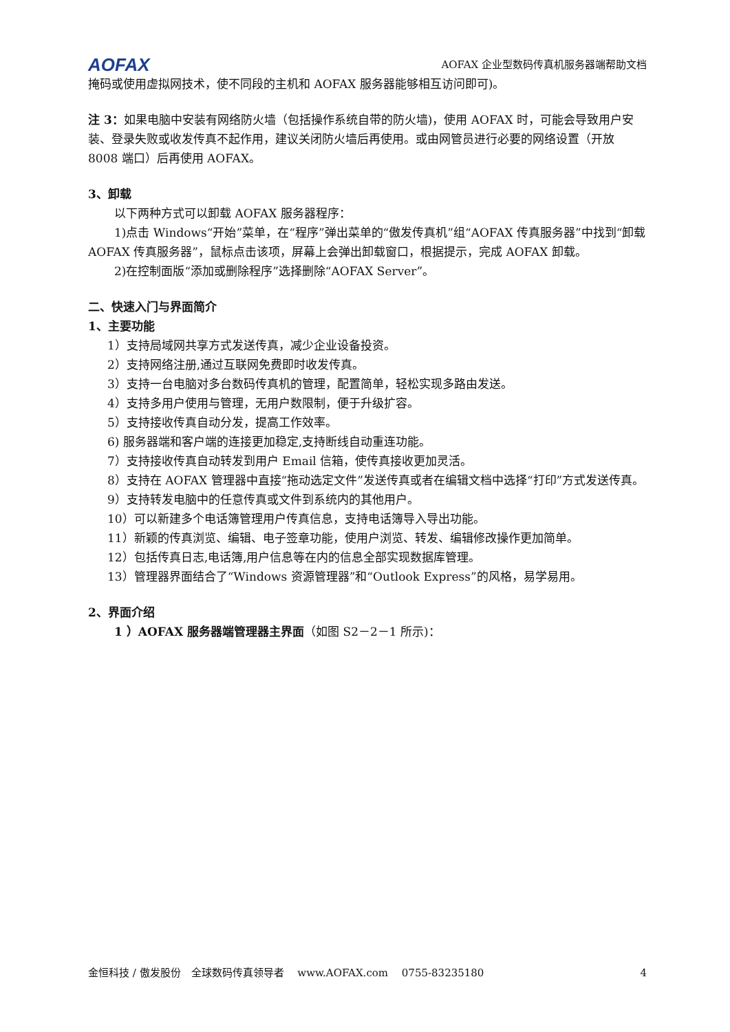AOFAX AOFAX 企业型数码传真机服务器端帮助文档
掩码或使用虚拟网技术，使不同段的主机和 AOFAX 服务器能够相互访问即可)。
注 3：如果电脑中安装有网络防火墙（包括操作系统自带的防火墙)，使用 AOFAX 时，可能会导致用户安装、登录失败或收发传真不起作用，建议关闭防火墙后再使用。或由网管员进行必要的网络设置（开放 8008 端口）后再使用 AOFAX。
3、卸载
以下两种方式可以卸载 AOFAX 服务器程序：
1)点击 Windows“开始”菜单，在“程序”弹出菜单的“傲发传真机”组“AOFAX 传真服务器”中找到“卸载 AOFAX 传真服务器”，鼠标点击该项，屏幕上会弹出卸载窗口，根据提示，完成 AOFAX 卸载。
2)在控制面版“添加或删除程序”选择删除“AOFAX Server”。
二、快速入门与界面简介
1、主要功能
1）支持局域网共享方式发送传真，减少企业设备投资。
2）支持网络注册,通过互联网免费即时收发传真。
3）支持一台电脑对多台数码传真机的管理，配置简单，轻松实现多路由发送。
4）支持多用户使用与管理，无用户数限制，便于升级扩容。
5）支持接收传真自动分发，提高工作效率。
6) 服务器端和客户端的连接更加稳定,支持断线自动重连功能。
7）支持接收传真自动转发到用户 Email 信箱，使传真接收更加灵活。
8）支持在 AOFAX 管理器中直接“拖动选定文件”发送传真或者在编辑文档中选择“打印”方式发送传真。
9）支持转发电脑中的任意传真或文件到系统内的其他用户。
10）可以新建多个电话簿管理用户传真信息，支持电话簿导入导出功能。
11）新颖的传真浏览、编辑、电子签章功能，使用户浏览、转发、编辑修改操作更加简单。
12）包括传真日志,电话簿,用户信息等在内的信息全部实现数据库管理。
13）管理器界面结合了“Windows 资源管理器”和“Outlook Express”的风格，易学易用。
2、界面介绍
1 ）AOFAX 服务器端管理器主界面（如图 S2－2－1 所示)：
金恒科技 / 傲发股份　全球数码传真领导者　 www.AOFAX.com　 0755-83235180 4